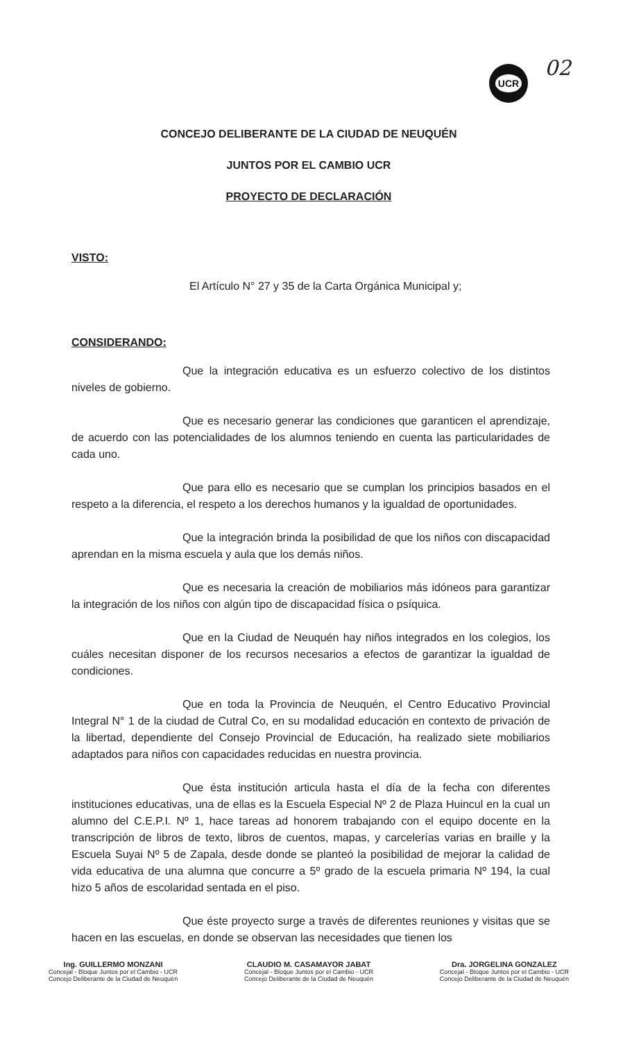UCR 02
CONCEJO DELIBERANTE DE LA CIUDAD DE NEUQUÉN
JUNTOS POR EL CAMBIO UCR
PROYECTO DE DECLARACIÓN
VISTO:
El Artículo N° 27 y 35 de la Carta Orgánica Municipal y;
CONSIDERANDO:
Que la integración educativa es un esfuerzo colectivo de los distintos niveles de gobierno.
Que es necesario generar las condiciones que garanticen el aprendizaje, de acuerdo con las potencialidades de los alumnos teniendo en cuenta las particularidades de cada uno.
Que para ello es necesario que se cumplan los principios basados en el respeto a la diferencia, el respeto a los derechos humanos y la igualdad de oportunidades.
Que la integración brinda la posibilidad de que los niños con discapacidad aprendan en la misma escuela y aula que los demás niños.
Que es necesaria la creación de mobiliarios más idóneos para garantizar la integración de los niños con algún tipo de discapacidad física o psíquica.
Que en la Ciudad de Neuquén hay niños integrados en los colegios, los cuáles necesitan disponer de los recursos necesarios a efectos de garantizar la igualdad de condiciones.
Que en toda la Provincia de Neuquén, el Centro Educativo Provincial Integral N° 1 de la ciudad de Cutral Co, en su modalidad educación en contexto de privación de la libertad, dependiente del Consejo Provincial de Educación, ha realizado siete mobiliarios adaptados para niños con capacidades reducidas en nuestra provincia.
Que ésta institución articula hasta el día de la fecha con diferentes instituciones educativas, una de ellas es la Escuela Especial Nº 2 de Plaza Huincul en la cual un alumno del C.E.P.I. Nº 1, hace tareas ad honorem trabajando con el equipo docente en la transcripción de libros de texto, libros de cuentos, mapas, y carcelerías varias en braille y la Escuela Suyai Nº 5 de Zapala, desde donde se planteó la posibilidad de mejorar la calidad de vida educativa de una alumna que concurre a 5º grado de la escuela primaria Nº 194, la cual hizo 5 años de escolaridad sentada en el piso.
Que éste proyecto surge a través de diferentes reuniones y visitas que se hacen en las escuelas, en donde se observan las necesidades que tienen los
Ing. GUILLERMO MONZANI
Concejal - Bloque Juntos por el Cambio - UCR
Concejo Deliberante de la Ciudad de Neuquén
CLAUDIO M. CASAMAYOR JABAT
Concejal - Bloque Juntos por el Cambio - UCR
Concejo Deliberante de la Ciudad de Neuquén
Dra. JORGELINA GONZALEZ
Concejal - Bloque Juntos por el Cambio - UCR
Concejo Deliberante de la Ciudad de Neuquén